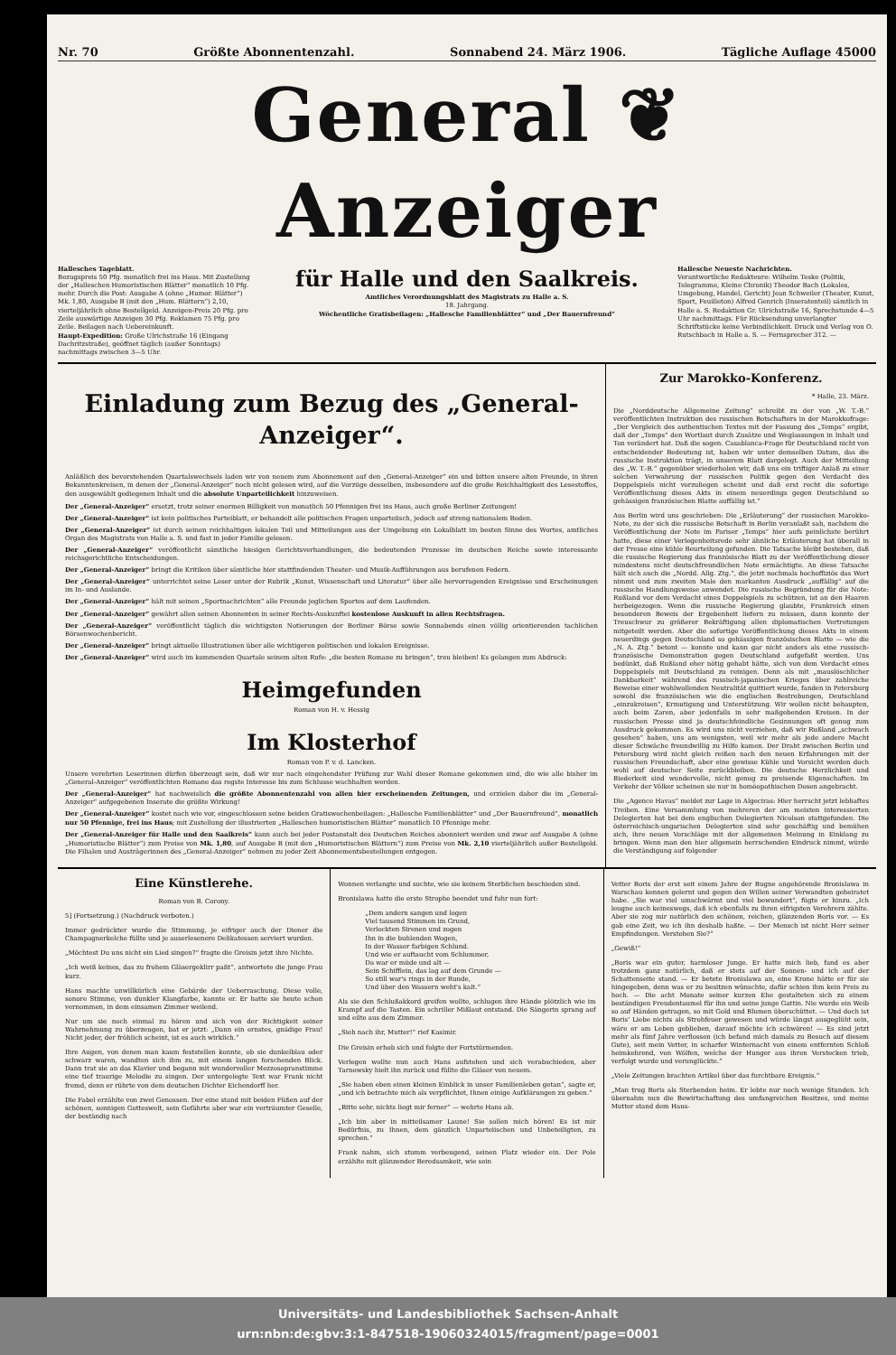Nr. 70 Größte Abonnentenzahl. Sonnabend 24. März 1906. Tägliche Auflage 45000
General ❦ Anzeiger
Hallesches Tageblatt.
Bezugspreis 50 Pfg. monatlich frei ins Haus. Mit Zustellung der „Halleschen Humoristischen Blätter“ monatlich 10 Pfg. mehr. Durch die Post: Ausgabe A (ohne „Humor. Blätter“) Mk. 1,80, Ausgabe B (mit den „Hum. Blättern“) 2,10, vierteljährlich ohne Bestellgeld. Anzeigen-Preis 20 Pfg. pro Zeile auswärtige Anzeigen 30 Pfg. Reklamen 75 Pfg. pro Zeile. Beilagen nach Uebereinkunft.
Haupt-Expedition: Große Ulrichstraße 16 (Eingang Dachritzstraße), geöffnet täglich (außer Sonntags) nachmittags zwischen 3—5 Uhr.
für Halle und den Saalkreis.
Amtliches Verordnungsblatt des Magistrats zu Halle a. S.
18. Jahrgang.
Wöchentliche Gratisbeilagen: „Hallesche Familienblätter“ und „Der Bauernfreund“
Hallesche Neueste Nachrichten.
Verantwortliche Redakteure: Wilhelm Teske (Politik, Telegramme, Kleine Chronik) Theodor Bach (Lokales, Umgebung, Handel, Gericht) Jean Schweiler (Theater, Kunst, Sport, Feuilleton) Alfred Genrich (Inseratenteil) sämtlich in Halle a. S. Redaktion Gr. Ulrichstraße 16, Sprechstunde 4—5 Uhr nachmittags. Für Rücksendung unverlangter Schriftstücke keine Verbindlichkeit. Druck und Verlag von O. Rutschbach in Halle a. S. — Fernsprecher 312. —
Einladung zum Bezug des „General-Anzeiger“.
Anläßlich des bevorstehenden Quartalswechsels laden wir von neuem zum Abonnement auf den „General-Anzeiger“ ein und bitten unsere alten Freunde, in ihren Bekanntenkreisen, in denen der „General-Anzeiger“ noch nicht gelesen wird, auf die Vorzüge desselben, insbesondere auf die große Reichhaltigkeit des Lesestoffes, den ausgewählt gediegenen Inhalt und die absolute Unparteilichkeit hinzuweisen.
Der „General-Anzeiger“ ersetzt, trotz seiner enormen Billigkeit von monatlich 50 Pfennigen frei ins Haus, auch große Berliner Zeitungen!
Der „General-Anzeiger“ ist kein politisches Parteiblatt, er behandelt alle politischen Fragen unparteiisch, jedoch auf streng nationalem Boden.
Der „General-Anzeiger“ ist durch seinen reichhaltigen lokalen Teil und Mitteilungen aus der Umgebung ein Lokalblatt im besten Sinne des Wortes, amtliches Organ des Magistrats von Halle a. S. und fast in jeder Familie gelesen.
Der „General-Anzeiger“ veröffentlicht sämtliche hiesigen Gerichtsverhandlungen, die bedeutenden Prozesse im deutschen Reiche sowie interessante reichsgerichtliche Entscheidungen.
Der „General-Anzeiger“ bringt die Kritiken über sämtliche hier stattfindenden Theater- und Musik-Aufführungen aus berufenen Federn.
Der „General-Anzeiger“ unterrichtet seine Leser unter der Rubrik „Kunst, Wissenschaft und Literatur“ über alle hervorragenden Ereignisse und Erscheinungen im In- und Auslande.
Der „General-Anzeiger“ hält mit seinen „Sportnachrichten“ alle Freunde jeglichen Sportes auf dem Laufenden.
Der „General-Anzeiger“ gewährt allen seinen Abonnenten in seiner Rechts-Auskunftei kostenlose Auskunft in allen Rechtsfragen.
Der „General-Anzeiger“ veröffentlicht täglich die wichtigsten Notierungen der Berliner Börse sowie Sonnabends einen völlig orientierenden tachlichen Börsenwochenbericht.
Der „General-Anzeiger“ bringt aktuelle Illustrationen über alle wichtigeren politischen und lokalen Ereignisse.
Der „General-Anzeiger“ wird auch im kommenden Quartale seinem alten Rufe: „die besten Romane zu bringen“, treu bleiben! Es gelangen zum Abdruck:
Heimgefunden
Roman von H. v. Hessig
Im Klosterhof
Roman von P. v. d. Lancken.
Unsere verehrten Leserinnen dürfen überzeugt sein, daß wir nur nach eingehendster Prüfung zur Wahl dieser Romane gekommen sind, die wie alle bisher im „General-Anzeiger“ veröffentlichten Romane das regste Interesse bis zum Schlusse wachhalten werden.
Der „General-Anzeiger“ hat nachweislich die größte Abonnentenzahl von allen hier erscheinenden Zeitungen, und erzielen daher die im „General-Anzeiger“ aufgegebenen Inserate die größte Wirkung!
Der „General-Anzeiger“ kostet nach wie vor, eingeschlossen seine beiden Gratiswochenbeilagen: „Hallesche Familienblätter“ und „Der Bauernfreund“, monatlich nur 50 Pfennige, frei ins Haus; mit Zustellung der illustrierten „Halleschen humoristischen Blätter“ monatlich 10 Pfennige mehr.
Der „General-Anzeiger für Halle und den Saalkreis“ kann auch bei jeder Postanstalt des Deutschen Reiches abonniert werden und zwar auf Ausgabe A (ohne „Humoristische Blätter“) zum Preise von Mk. 1,80, auf Ausgabe B (mit den „Humoristischen Blättern“) zum Preise von Mk. 2,10 vierteljährlich außer Bestellgeld. Die Filialen und Austrägerinnen des „General-Anzeiger“ nehmen zu jeder Zeit Abonnementsbestellungen entgegen.
Zur Marokko-Konferenz.
* Halle, 23. März.
Die „Norddeutsche Allgemeine Zeitung“ schreibt zu der von „W. T.-B.“ veröffentlichten Instruktion des russischen Botschafters in der Marokkofrage: „Der Vergleich des authentischen Textes mit der Fassung des „Temps“ ergibt, daß der „Temps“ den Wortlaut durch Zusätze und Weglassungen in Inhalt und Ton verändert hat. Daß die sogen. Casablanca-Frage für Deutschland nicht von entscheidender Bedeutung ist, haben wir unter demselben Datum, das die russische Instruktion trägt, in unserem Blatt dargelegt. Auch der Mitteilung des „W. T.-B.“ gegenüber wiederholen wir, daß uns ein triftiger Anlaß zu einer solchen Verwahrung der russischen Politik gegen den Verdacht des Doppelspiels nicht vorzuliegen scheint und daß erst recht die sofortige Veröffentlichung dieses Akts in einem neuerdings gegen Deutschland so gehässigen französischen Blatte auffällig ist.“
Aus Berlin wird uns geschrieben: Die „Erläuterung“ der russischen Marokko-Note, zu der sich die russische Botschaft in Berlin veranlaßt sah, nachdem die Veröffentlichung der Note im Pariser „Temps“ hier aufs peinlichste berührt hatte, diese einer Verlegenheitsrede sehr ähnliche Erläuterung hat überall in der Presse eine kühle Beurteilung gefunden. Die Tatsache bleibt bestehen, daß die russische Regierung das französische Blatt zu der Veröffentlichung dieser mindestens nicht deutschfreundlichen Note ermächtigte. An diese Tatsache hält sich auch die „Nordd. Allg. Ztg.“, die jetzt nochmals hochoffiziös das Wort nimmt und zum zweiten Male den markanten Ausdruck „auffällig“ auf die russische Handlungsweise anwendet. Die russische Begründung für die Note: Rußland vor dem Verdacht eines Doppelspiels zu schützen, ist an den Haaren herbeigezogen. Wenn die russische Regierung glaubte, Frankreich einen besonderen Beweis der Ergebenheit liefern zu müssen, dann konnte der Treuschwur zu größerer Bekräftigung allen diplomatischen Vertretungen mitgeteilt werden. Aber die sofortige Veröffentlichung dieses Akts in einem neuerdings gegen Deutschland so gehässigen französischen Blatte — wie die „N. A. Ztg.“ betont — konnte und kann gar nicht anders als eine russisch-französische Demonstration gegen Deutschland aufgefaßt werden. Uns bedünkt, daß Rußland eher nötig gehabt hätte, sich von dem Verdacht eines Doppelspiels mit Deutschland zu reinigen. Denn als mit „mauslöschlicher Dankbarkeit“ während des russisch-japanischen Krieges über zahlreiche Beweise einer wohlwollenden Neutralität quittiert wurde, fanden in Petersburg sowohl die französischen wie die englischen Bestrebungen, Deutschland „einzukreisen“, Ermutigung und Unterstützung. Wir wollen nicht behaupten, auch beim Zaren, aber jedenfalls in sehr maßgebenden Kreisen. In der russischen Presse sind ja deutschfeindliche Gesinnungen oft genug zum Ausdruck gekommen. Es wird uns nicht verziehen, daß wir Rußland „schwach gesehen“ haben, uns am wenigsten, weil wir mehr als jede andere Macht dieser Schwäche freundwillig zu Hilfe kamen. Der Draht zwischen Berlin und Petersburg wird nicht gleich reißen nach den neuen Erfahrungen mit der russischen Freundschaft, aber eine gewisse Kühle und Vorsicht werden doch wohl auf deutscher Seite zurückbleiben. Die deutsche Herzlichkeit und Biederkeit sind wundervolle, nicht genug zu preisende Eigenschaften. Im Verkehr der Völker scheinen sie nur in homöopathischen Dosen angebracht.
Die „Agence Havas“ meldet zur Lage in Algeciras: Hier herrscht jetzt lebhaftes Treiben. Eine Versammlung von mehreren der am meisten interessierten Delegierten hat bei dem englischen Delegierten Nicolson stattgefunden. Die österreichisch-ungarischen Delegierten sind sehr geschäftig und bemühen sich, ihre neuen Vorschläge mit der allgemeinen Meinung in Einklang zu bringen. Wenn man den hier allgemein herrschenden Eindruck nimmt, würde die Verständigung auf folgender
Eine Künstlerehe.
Roman von B. Corony.
5] (Fortsetzung.) (Nachdruck verboten.)
Immer gedrückter wurde die Stimmung, je eifriger auch der Diener die Champagnerkelche füllte und je auserlesenere Delikatessen serviert wurden.
„Möchtest Du uns nicht ein Lied singen?“ fragte die Greisin jetzt ihre Nichte.
„Ich weiß keines, das zu frohem Gläsergeklirr paßt“, antwortete die junge Frau kurz.
Hans machte unwillkürlich eine Gebärde der Ueberraschung. Diese volle, sonore Stimme, von dunkler Klangfarbe, kannte er. Er hatte sie heute schon vernommen, in dem einsamen Zimmer weilend.
Nur um sie noch einmal zu hören und sich von der Richtigkeit seiner Wahrnehmung zu überzeugen, bat er jetzt: „Dann ein ernstes, gnädige Frau! Nicht jeder, der fröhlich scheint, ist es auch wirklich.“
Ihre Augen, von denen man kaum feststellen konnte, ob sie dunkelblau oder schwarz waren, wandten sich ihm zu, mit einem langen forschenden Blick. Dann trat sie an das Klavier und begann mit wundervoller Mezzosopranstimme eine tief traurige Melodie zu singen. Der untergelegte Text war Frank nicht fremd, denn er rührte von dem deutschen Dichter Eichendorff her.
Die Fabel erzählte von zwei Genossen. Der eine stand mit beiden Füßen auf der schönen, sonnigen Gotteswelt, sein Gefährte aber war ein verträumter Geselle, der beständig nach
Wonnen verlangte und suchte, wie sie keinem Sterblichen beschieden sind.
Bronislawa hatte die erste Strophe beendet und fuhr nun fort:
„Dem andern sangen und logen
Viel tausend Stimmen im Grund,
Verlockten Sirenen und zogen
Ihn in die buhlenden Wogen,
In der Wasser farbigen Schlund.
Und wie er auftaucht vom Schlummer,
Da war er müde und alt —
Sein Schifflein, das lag auf dem Grunde —
So still war's rings in der Runde,
Und über den Wassern weht's kalt.“
Als sie den Schlußakkord greifen wollte, schlugen ihre Hände plötzlich wie im Krampf auf die Tasten. Ein schriller Mißlaut entstand. Die Sängerin sprang auf und eilte aus dem Zimmer.
„Sieh nach ihr, Mutter!“ rief Kasimir.
Die Greisin erhob sich und folgte der Fortstürmenden.
Verlegen wollte nun auch Hans aufstehen und sich verabschieden, aber Tarnowsky hielt ihn zurück und füllte die Gläser von neuem.
„Sie haben eben einen kleinen Einblick in unser Familienleben getan“, sagte er, „und ich betrachte mich als verpflichtet, Ihnen einige Aufklärungen zu geben.“
„Bitte sehr, nichts liegt mir ferner“ — wehrte Hans ab.
„Ich bin aber in mitteilsamer Laune! Sie sollen mich hören! Es ist mir Bedürfnis, zu Ihnen, dem gänzlich Unparteiischen und Unbeteiligten, zu sprechen.“
Frank nahm, sich stumm verbeugend, seinen Platz wieder ein. Der Pole erzählte mit glänzender Beredsamkeit, wie sein
Vetter Boris der erst seit einem Jahre der Bugne angehörende Bronislawa in Warschau kennen gelernt und gegen den Willen seiner Verwandten geheiratet habe. „Sie war viel umschwärmt und viel bewundert“, fügte er hinzu. „Ich leugne auch keineswegs, daß ich ebenfalls zu ihren eifrigsten Verehrern zählte. Aber sie zog mir natürlich den schönen, reichen, glänzenden Boris vor. — Es gab eine Zeit, wo ich ihn deshalb haßte. — Der Mensch ist nicht Herr seiner Empfindungen. Verstehen Sie?“
„Gewiß!“
„Boris war ein guter, harmloser Junge. Er hatte mich lieb, fand es aber trotzdem ganz natürlich, daß er stets auf der Sonnen- und ich auf der Schattenseite stand. — Er betete Bronislawa an, eine Krone hätte er für sie hingegeben, denn was er zu besitzen wünschte, dafür schien ihm kein Preis zu hoch. — Die acht Monate seiner kurzen Ehe gestalteten sich zu einem beständigen Freudentaumel für ihn und seine junge Gattin. Nie wurde ein Weib so auf Händen getragen, so mit Gold und Blumen überschüttet. — Und doch ist Boris' Liebe nichts als Strohfeuer gewesen und würde längst ausgeglüht sein, wäre er am Leben geblieben, darauf möchte ich schwören! — Es sind jetzt mehr als fünf Jahre verflossen (ich befand mich damals zu Besuch auf diesem Gute), seit mein Vetter, in scharfer Winternacht von einem entfernten Schloß heimkehrend, von Wölfen, welche der Hunger aus ihren Verstecken trieb, verfolgt wurde und verunglückte.“
„Viele Zeitungen brachten Artikel über das furchtbare Ereignis.“
„Man trug Boris als Sterbenden heim. Er lebte nur noch wenige Stunden. Ich übernahm nun die Bewirtschaftung des umfangreichen Besitzes, und meine Mutter stand dem Haus-
Universitäts- und Landesbibliothek Sachsen-Anhalt
urn:nbn:de:gbv:3:1-847518-19060324015/fragment/page=0001